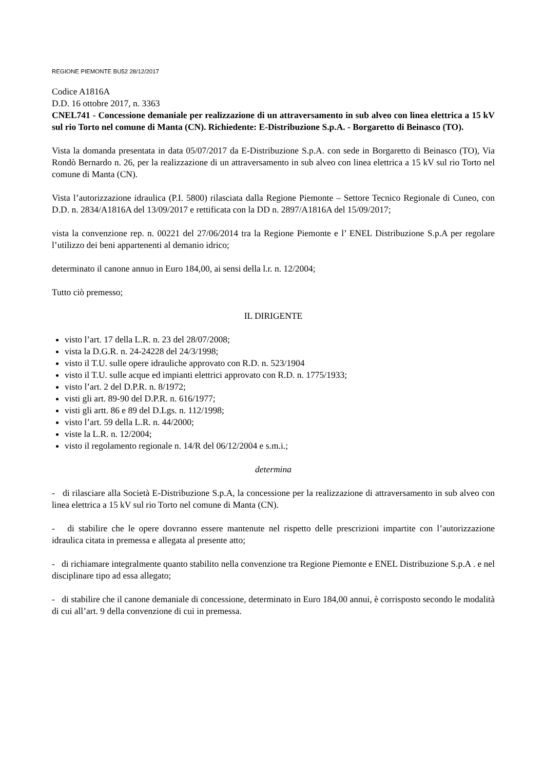REGIONE PIEMONTE BU52 28/12/2017
Codice A1816A
D.D. 16 ottobre 2017, n. 3363
CNEL741 - Concessione demaniale per realizzazione di un attraversamento in sub alveo con linea elettrica a 15 kV sul rio Torto nel comune di Manta (CN). Richiedente: E-Distribuzione S.p.A. - Borgaretto di Beinasco (TO).
Vista la domanda presentata in data 05/07/2017 da E-Distribuzione S.p.A. con sede in Borgaretto di Beinasco (TO), Via Rondò Bernardo n. 26, per la realizzazione di un attraversamento in sub alveo con linea elettrica a 15 kV sul rio Torto nel comune di Manta (CN).
Vista l’autorizzazione idraulica (P.I. 5800) rilasciata dalla Regione Piemonte – Settore Tecnico Regionale di Cuneo, con D.D. n. 2834/A1816A del 13/09/2017 e rettificata con la DD n. 2897/A1816A del 15/09/2017;
vista la convenzione rep. n. 00221 del 27/06/2014 tra la Regione Piemonte e l’ ENEL Distribuzione S.p.A per regolare l’utilizzo dei beni appartenenti al demanio idrico;
determinato il canone annuo in Euro 184,00, ai sensi della l.r. n. 12/2004;
Tutto ciò premesso;
IL DIRIGENTE
visto l’art. 17 della L.R. n. 23 del 28/07/2008;
vista la D.G.R. n. 24-24228 del 24/3/1998;
visto il T.U. sulle opere idrauliche approvato con R.D. n. 523/1904
visto il T.U. sulle acque ed impianti elettrici approvato con R.D. n. 1775/1933;
visto l’art. 2 del D.P.R. n. 8/1972;
visti gli art. 89-90 del D.P.R. n. 616/1977;
visti gli artt. 86 e 89 del D.Lgs. n. 112/1998;
visto l’art. 59 della L.R. n. 44/2000;
viste la L.R. n. 12/2004;
visto il regolamento regionale n. 14/R del 06/12/2004 e s.m.i.;
determina
- di rilasciare alla Società E-Distribuzione S.p.A, la concessione per la realizzazione di attraversamento in sub alveo con linea elettrica a 15 kV sul rio Torto nel comune di Manta (CN).
- di stabilire che le opere dovranno essere mantenute nel rispetto delle prescrizioni impartite con l’autorizzazione idraulica citata in premessa e allegata al presente atto;
- di richiamare integralmente quanto stabilito nella convenzione tra Regione Piemonte e ENEL Distribuzione S.p.A . e nel disciplinare tipo ad essa allegato;
- di stabilire che il canone demaniale di concessione, determinato in Euro 184,00 annui, è corrisposto secondo le modalità di cui all’art. 9 della convenzione di cui in premessa.